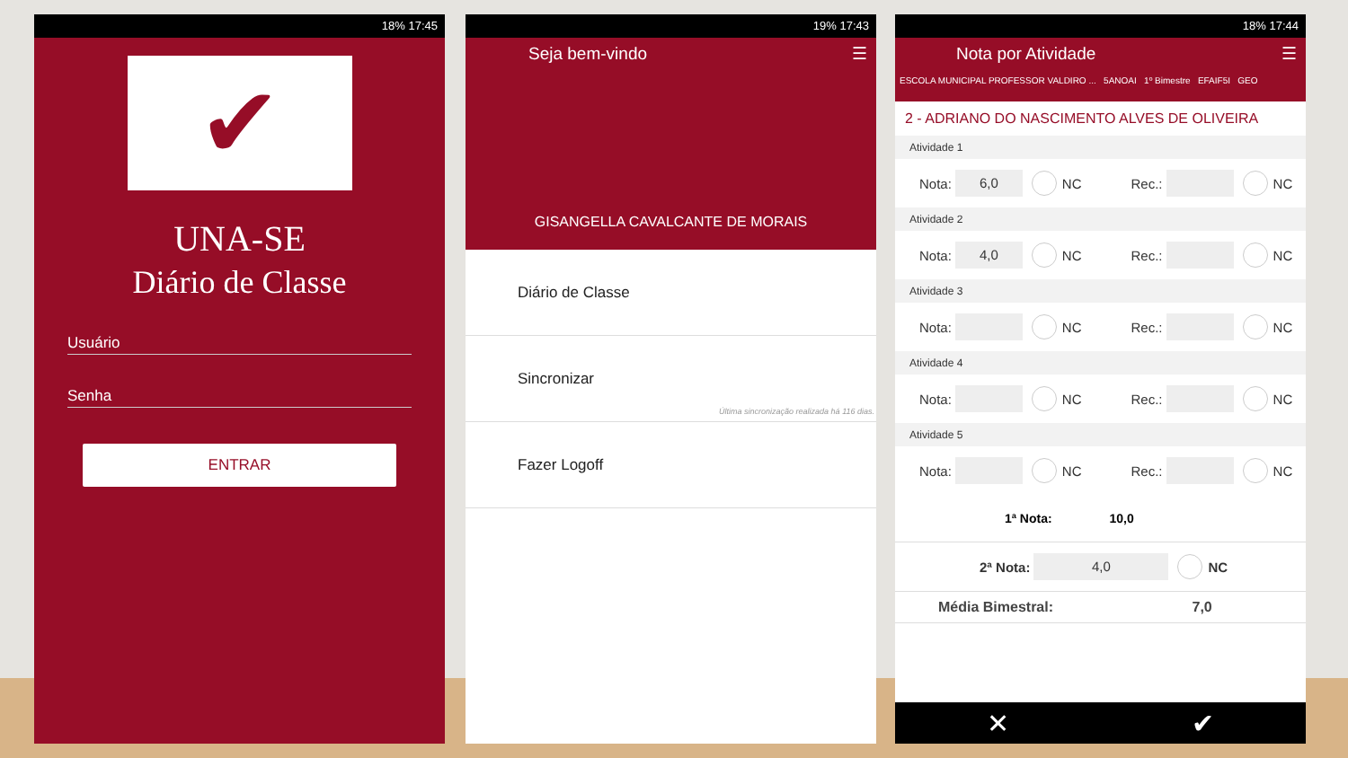18% 17:45
✔
UNA-SE
Diário de Classe
Usuário
Senha
ENTRAR
19% 17:43
Seja bem-vindo ☰
GISANGELLA CAVALCANTE DE MORAIS
Diário de Classe
Sincronizar
Última sincronização realizada há 116 dias.
Fazer Logoff
18% 17:44
Nota por Atividade ☰
ESCOLA MUNICIPAL PROFESSOR VALDIRO ... 5ANOAI 1º Bimestre EFAIF5I GEO
2 - ADRIANO DO NASCIMENTO ALVES DE OLIVEIRA
Atividade 1
Nota:
6,0
NC Rec.:
NC
Atividade 2
Nota:
4,0
NC Rec.:
NC
Atividade 3
Nota:
NC Rec.:
NC
Atividade 4
Nota:
NC Rec.:
NC
Atividade 5
Nota:
NC Rec.:
NC
1ª Nota: 10,0
2ª Nota:
4,0
NC
Média Bimestral: 7,0
✕ ✔